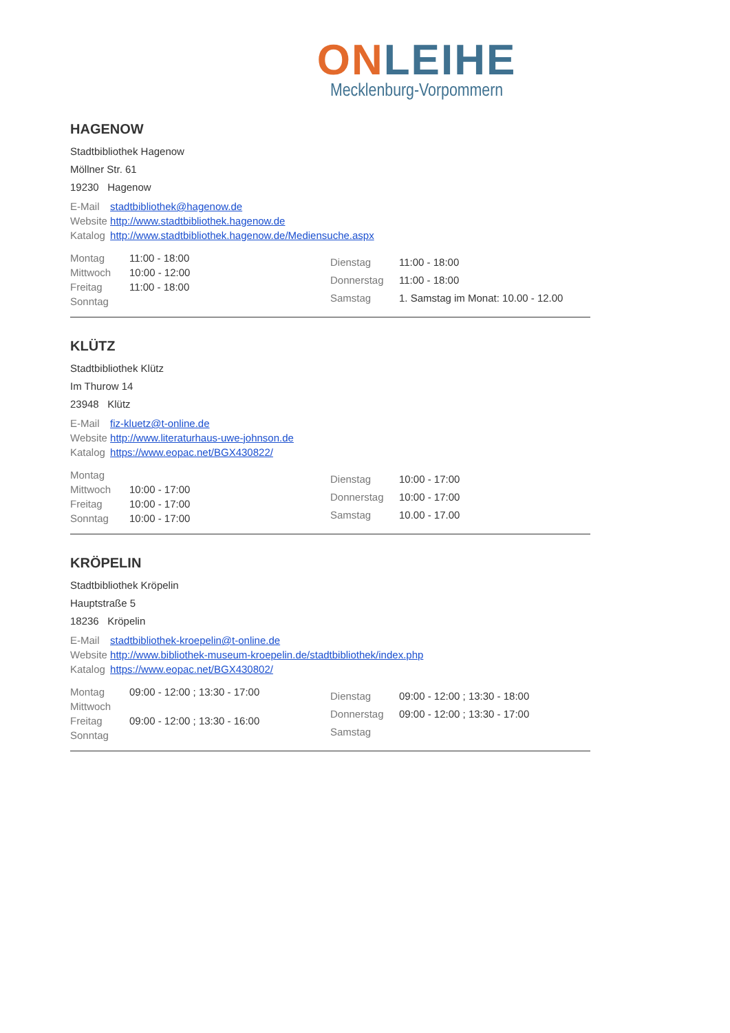ON LEIHE
Mecklenburg-Vorpommern
HAGENOW
Stadtbibliothek Hagenow
Möllner Str. 61
19230 Hagenow
| E-Mail | stadtbibliothek@hagenow.de |
| Website | http://www.stadtbibliothek.hagenow.de |
| Katalog | http://www.stadtbibliothek.hagenow.de/Mediensuche.aspx |
| Montag | 11:00 - 18:00 |
| Mittwoch | 10:00 - 12:00 |
| Freitag | 11:00 - 18:00 |
| Sonntag | |
| Dienstag | 11:00 - 18:00 |
| Donnerstag | 11:00 - 18:00 |
| Samstag | 1. Samstag im Monat: 10.00 - 12.00 |
KLÜTZ
Stadtbibliothek Klütz
Im Thurow 14
23948 Klütz
| E-Mail | fiz-kluetz@t-online.de |
| Website | http://www.literaturhaus-uwe-johnson.de |
| Katalog | https://www.eopac.net/BGX430822/ |
| Montag | |
| Mittwoch | 10:00 - 17:00 |
| Freitag | 10:00 - 17:00 |
| Sonntag | 10:00 - 17:00 |
| Dienstag | 10:00 - 17:00 |
| Donnerstag | 10:00 - 17:00 |
| Samstag | 10.00 - 17.00 |
KRÖPELIN
Stadtbibliothek Kröpelin
Hauptstraße 5
18236 Kröpelin
| E-Mail | stadtbibliothek-kroepelin@t-online.de |
| Website | http://www.bibliothek-museum-kroepelin.de/stadtbibliothek/index.php |
| Katalog | https://www.eopac.net/BGX430802/ |
| Montag | 09:00 - 12:00 ; 13:30 - 17:00 |
| Mittwoch | |
| Freitag | 09:00 - 12:00 ; 13:30 - 16:00 |
| Sonntag | |
| Dienstag | 09:00 - 12:00 ; 13:30 - 18:00 |
| Donnerstag | 09:00 - 12:00 ; 13:30 - 17:00 |
| Samstag | |